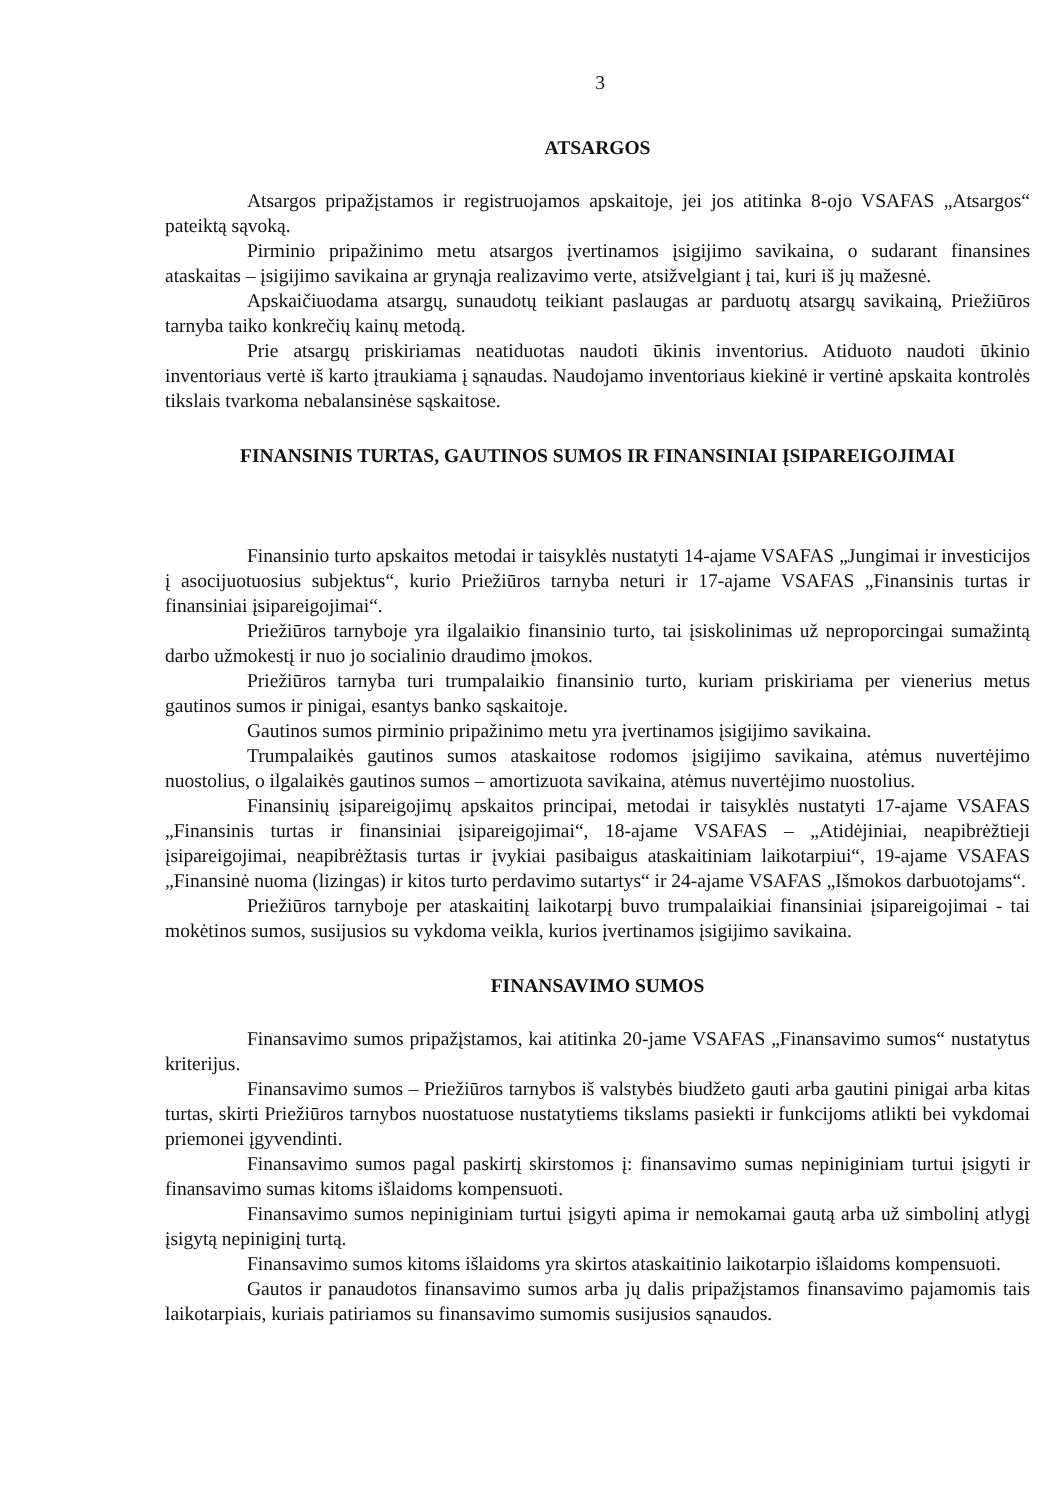3
ATSARGOS
Atsargos pripažįstamos ir registruojamos apskaitoje, jei jos atitinka 8-ojo VSAFAS „Atsargos“ pateiktą sąvoką.
Pirminio pripažinimo metu atsargos įvertinamos įsigijimo savikaina, o sudarant finansines ataskaitas – įsigijimo savikaina ar grynąja realizavimo verte, atsižvelgiant į tai, kuri iš jų mažesnė.
Apskaičiuodama atsargų, sunaudotų teikiant paslaugas ar parduotų atsargų savikainą, Priežiūros tarnyba taiko konkrečių kainų metodą.
Prie atsargų priskiriamas neatiduotas naudoti ūkinis inventorius. Atiduoto naudoti ūkinio inventoriaus vertė iš karto įtraukiama į sąnaudas. Naudojamo inventoriaus kiekinė ir vertinė apskaita kontrolės tikslais tvarkoma nebalansinėse sąskaitose.
FINANSINIS TURTAS, GAUTINOS SUMOS IR FINANSINIAI ĮSIPAREIGOJIMAI
Finansinio turto apskaitos metodai ir taisyklės nustatyti 14-ajame VSAFAS „Jungimai ir investicijos į asocijuotuosius subjektus“, kurio Priežiūros tarnyba neturi ir 17-ajame VSAFAS „Finansinis turtas ir finansiniai įsipareigojimai“.
Priežiūros tarnyboje yra ilgalaikio finansinio turto, tai įsiskolinimas už neproporcingai sumažintą darbo užmokestį ir nuo jo socialinio draudimo įmokos.
Priežiūros tarnyba turi trumpalaikio finansinio turto, kuriam priskiriama per vienerius metus gautinos sumos ir pinigai, esantys banko sąskaitoje.
Gautinos sumos pirminio pripažinimo metu yra įvertinamos įsigijimo savikaina.
Trumpalaikės gautinos sumos ataskaitose rodomos įsigijimo savikaina, atėmus nuvertėjimo nuostolius, o ilgalaikės gautinos sumos – amortizuota savikaina, atėmus nuvertėjimo nuostolius.
Finansinių įsipareigojimų apskaitos principai, metodai ir taisyklės nustatyti 17-ajame VSAFAS „Finansinis turtas ir finansiniai įsipareigojimai“, 18-ajame VSAFAS – „Atidėjiniai, neapibrėžtieji įsipareigojimai, neapibrėžtasis turtas ir įvykiai pasibaigus ataskaitiniam laikotarpiui“, 19-ajame VSAFAS „Finansinė nuoma (lizingas) ir kitos turto perdavimo sutartys“ ir 24-ajame VSAFAS „Išmokos darbuotojams“.
Priežiūros tarnyboje per ataskaitinį laikotarpį buvo trumpalaikiai finansiniai įsipareigojimai - tai mokėtinos sumos, susijusios su vykdoma veikla, kurios įvertinamos įsigijimo savikaina.
FINANSAVIMO SUMOS
Finansavimo sumos pripažįstamos, kai atitinka 20-jame VSAFAS „Finansavimo sumos“ nustatytus kriterijus.
Finansavimo sumos – Priežiūros tarnybos iš valstybės biudžeto gauti arba gautini pinigai arba kitas turtas, skirti Priežiūros tarnybos nuostatuose nustatytiems tikslams pasiekti ir funkcijoms atlikti bei vykdomai priemonei įgyvendinti.
Finansavimo sumos pagal paskirtį skirstomos į: finansavimo sumas nepiniginiam turtui įsigyti ir finansavimo sumas kitoms išlaidoms kompensuoti.
Finansavimo sumos nepiniginiam turtui įsigyti apima ir nemokamai gautą arba už simbolinį atlygį įsigytą nepiniginį turtą.
Finansavimo sumos kitoms išlaidoms yra skirtos ataskaitinio laikotarpio išlaidoms kompensuoti.
Gautos ir panaudotos finansavimo sumos arba jų dalis pripažįstamos finansavimo pajamomis tais laikotarpiais, kuriais patiriamos su finansavimo sumomis susijusios sąnaudos.